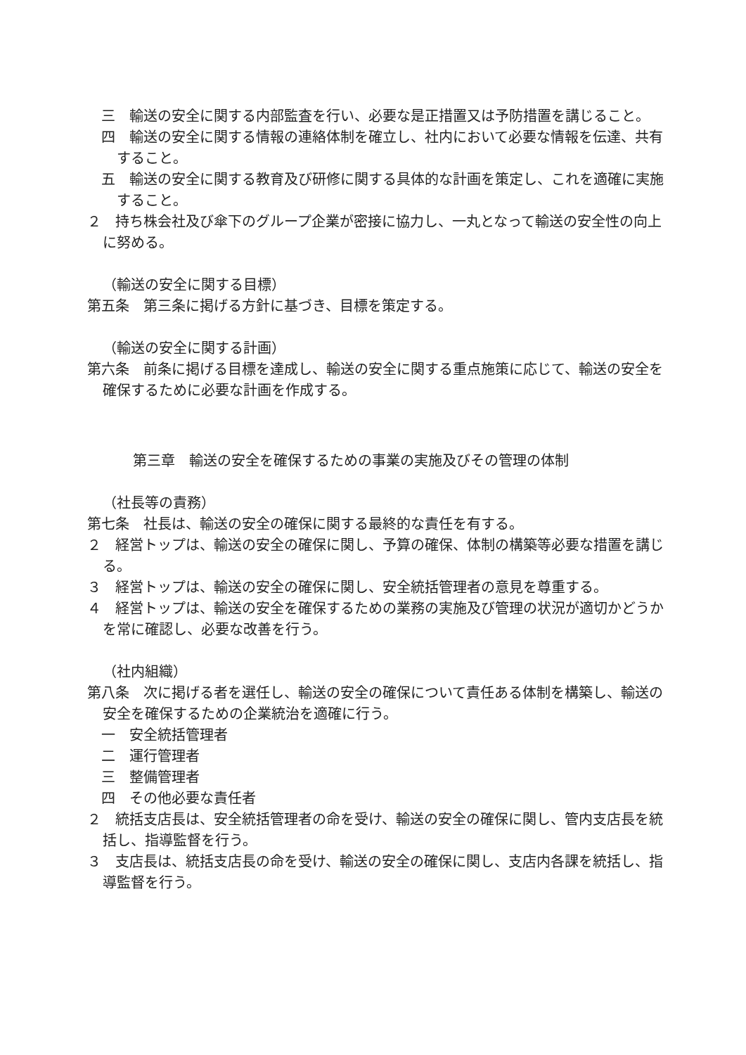三　輸送の安全に関する内部監査を行い、必要な是正措置又は予防措置を講じること。
四　輸送の安全に関する情報の連絡体制を確立し、社内において必要な情報を伝達、共有すること。
五　輸送の安全に関する教育及び研修に関する具体的な計画を策定し、これを適確に実施すること。
２　持ち株会社及び傘下のグループ企業が密接に協力し、一丸となって輸送の安全性の向上に努める。
（輸送の安全に関する目標）
第五条　第三条に掲げる方針に基づき、目標を策定する。
（輸送の安全に関する計画）
第六条　前条に掲げる目標を達成し、輸送の安全に関する重点施策に応じて、輸送の安全を確保するために必要な計画を作成する。
第三章　輸送の安全を確保するための事業の実施及びその管理の体制
（社長等の責務）
第七条　社長は、輸送の安全の確保に関する最終的な責任を有する。
２　経営トップは、輸送の安全の確保に関し、予算の確保、体制の構築等必要な措置を講じる。
３　経営トップは、輸送の安全の確保に関し、安全統括管理者の意見を尊重する。
４　経営トップは、輸送の安全を確保するための業務の実施及び管理の状況が適切かどうかを常に確認し、必要な改善を行う。
（社内組織）
第八条　次に掲げる者を選任し、輸送の安全の確保について責任ある体制を構築し、輸送の安全を確保するための企業統治を適確に行う。
一　安全統括管理者
二　運行管理者
三　整備管理者
四　その他必要な責任者
２　統括支店長は、安全統括管理者の命を受け、輸送の安全の確保に関し、管内支店長を統括し、指導監督を行う。
３　支店長は、統括支店長の命を受け、輸送の安全の確保に関し、支店内各課を統括し、指導監督を行う。